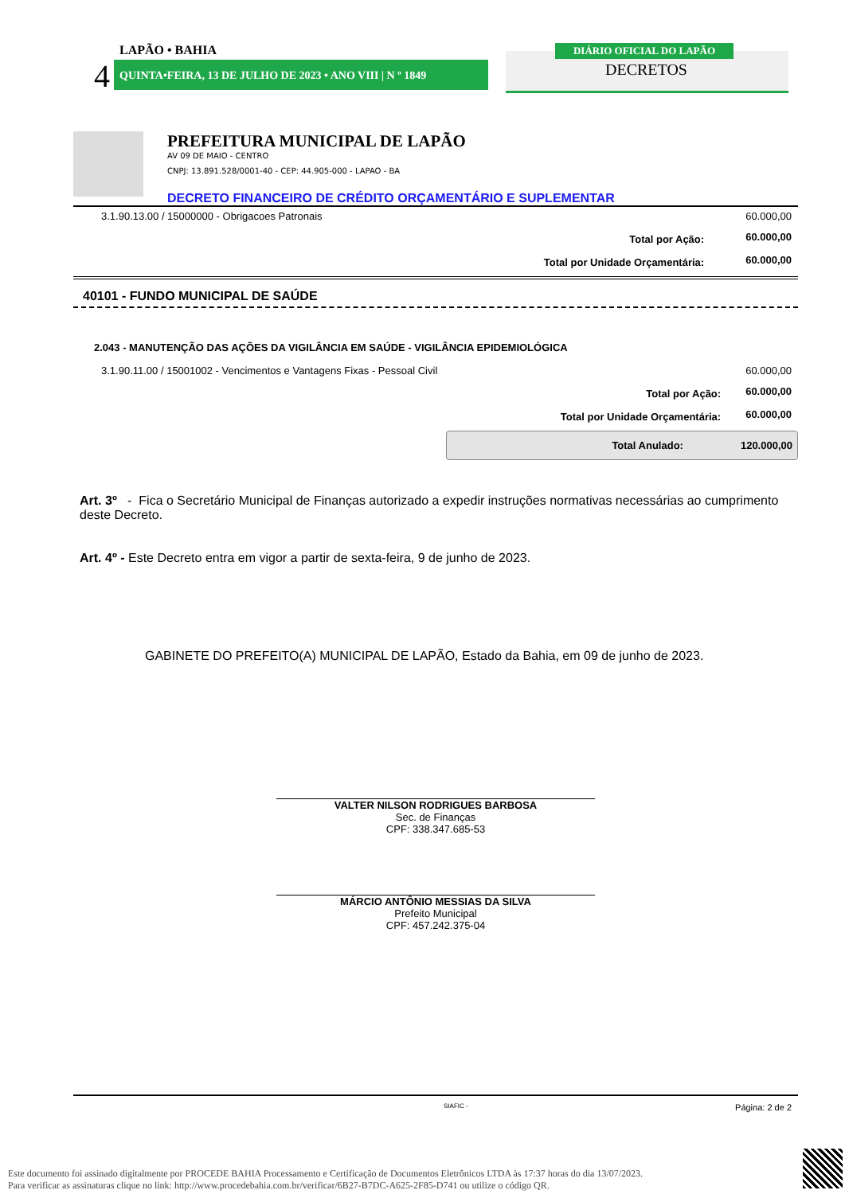LAPÃO • BAHIA
4 QUINTA•FEIRA, 13 DE JULHO DE 2023 • ANO VIII | N º 1849
DIÁRIO OFICIAL DO LAPÃO
DECRETOS
PREFEITURA MUNICIPAL DE LAPÃO
AV 09 DE MAIO - CENTRO
CNPJ: 13.891.528/0001-40 - CEP: 44.905-000 - LAPAO - BA
DECRETO FINANCEIRO DE CRÉDITO ORÇAMENTÁRIO E SUPLEMENTAR
| 3.1.90.13.00 / 15000000 - Obrigacoes Patronais | | 60.000,00 |
| | Total por Ação: | 60.000,00 |
| | Total por Unidade Orçamentária: | 60.000,00 |
40101 - FUNDO MUNICIPAL DE SAÚDE
2.043 - MANUTENÇÃO DAS AÇÕES DA VIGILÂNCIA EM SAÚDE - VIGILÂNCIA EPIDEMIOLÓGICA
| 3.1.90.11.00 / 15001002 - Vencimentos e Vantagens Fixas - Pessoal Civil | | 60.000,00 |
| | Total por Ação: | 60.000,00 |
| | Total por Unidade Orçamentária: | 60.000,00 |
Total Anulado: 120.000,00
Art. 3º - Fica o Secretário Municipal de Finanças autorizado a expedir instruções normativas necessárias ao cumprimento deste Decreto.
Art. 4º - Este Decreto entra em vigor a partir de sexta-feira, 9 de junho de 2023.
GABINETE DO PREFEITO(A) MUNICIPAL DE LAPÃO, Estado da Bahia, em 09 de junho de 2023.
VALTER NILSON RODRIGUES BARBOSA
Sec. de Finanças
CPF: 338.347.685-53
MÁRCIO ANTÔNIO MESSIAS DA SILVA
Prefeito Municipal
CPF: 457.242.375-04
SIAFIC - Página: 2 de 2
Este documento foi assinado digitalmente por PROCEDE BAHIA Processamento e Certificação de Documentos Eletrônicos LTDA às 17:37 horas do dia 13/07/2023.
Para verificar as assinaturas clique no link: http://www.procedebahia.com.br/verificar/6B27-B7DC-A625-2F85-D741 ou utilize o código QR.